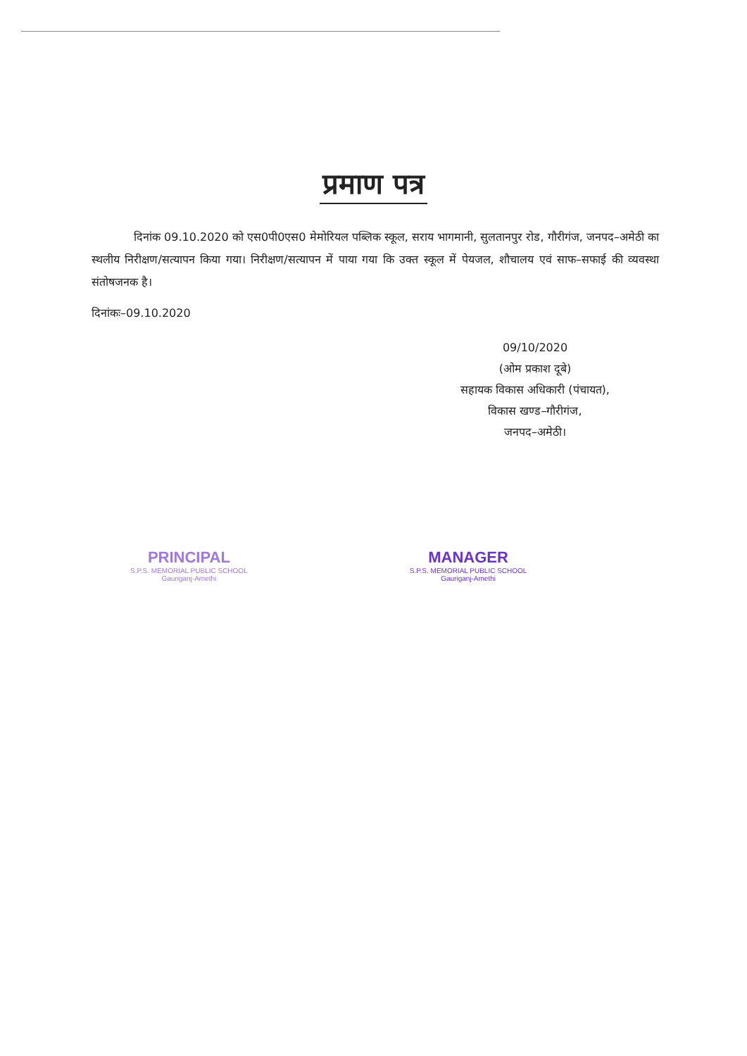प्रमाण पत्र
दिनांक 09.10.2020 को एस0पी0एस0 मेमोरियल पब्लिक स्कूल, सराय भागमानी, सुलतानपुर रोड, गौरीगंज, जनपद–अमेठी का स्थलीय निरीक्षण/सत्यापन किया गया। निरीक्षण/सत्यापन में पाया गया कि उक्त स्कूल में पेयजल, शौचालय एवं साफ–सफाई की व्यवस्था संतोषजनक है।
दिनांकः–09.10.2020
09/10/2020
(ओम प्रकाश दूबे)
सहायक विकास अधिकारी (पंचायत),
विकास खण्ड–गौरीगंज,
जनपद–अमेठी।
PRINCIPAL
S.P.S. MEMORIAL PUBLIC SCHOOL
Gauriganj-Amethi
MANAGER
S.P.S. MEMORIAL PUBLIC SCHOOL
Gauriganj-Amethi